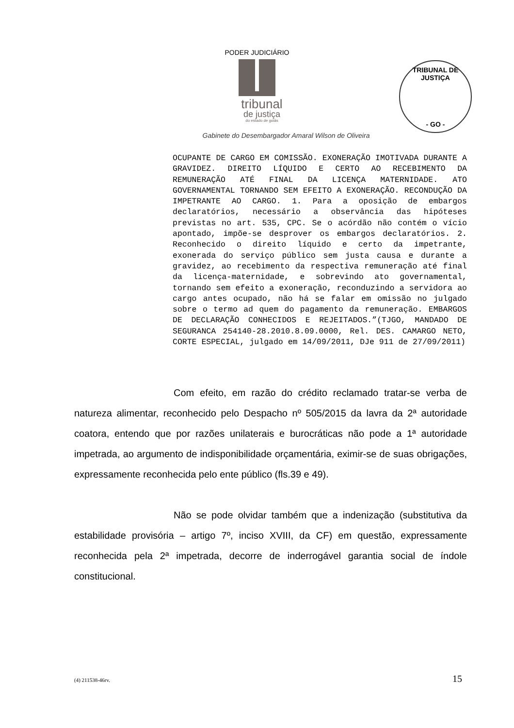PODER JUDICIÁRIO
tribunal
de justiça
do estado de goiás
TRIBUNAL DE JUSTIÇA
- GO -
Gabinete do Desembargador Amaral Wilson de Oliveira
OCUPANTE DE CARGO EM COMISSÃO. EXONERAÇÃO IMOTIVADA DURANTE A GRAVIDEZ. DIREITO LÍQUIDO E CERTO AO RECEBIMENTO DA REMUNERAÇÃO ATÉ FINAL DA LICENÇA MATERNIDADE. ATO GOVERNAMENTAL TORNANDO SEM EFEITO A EXONERAÇÃO. RECONDUÇÃO DA IMPETRANTE AO CARGO. 1. Para a oposição de embargos declaratórios, necessário a observância das hipóteses previstas no art. 535, CPC. Se o acórdão não contém o vício apontado, impõe-se desprover os embargos declaratórios. 2. Reconhecido o direito líquido e certo da impetrante, exonerada do serviço público sem justa causa e durante a gravidez, ao recebimento da respectiva remuneração até final da licença-maternidade, e sobrevindo ato governamental, tornando sem efeito a exoneração, reconduzindo a servidora ao cargo antes ocupado, não há se falar em omissão no julgado sobre o termo ad quem do pagamento da remuneração. EMBARGOS DE DECLARAÇÃO CONHECIDOS E REJEITADOS.”(TJGO, MANDADO DE SEGURANCA 254140-28.2010.8.09.0000, Rel. DES. CAMARGO NETO, CORTE ESPECIAL, julgado em 14/09/2011, DJe 911 de 27/09/2011)
Com efeito, em razão do crédito reclamado tratar-se verba de natureza alimentar, reconhecido pelo Despacho nº 505/2015 da lavra da 2ª autoridade coatora, entendo que por razões unilaterais e burocráticas não pode a 1ª autoridade impetrada, ao argumento de indisponibilidade orçamentária, eximir-se de suas obrigações, expressamente reconhecida pelo ente público (fls.39 e 49).
Não se pode olvidar também que a indenização (substitutiva da estabilidade provisória – artigo 7º, inciso XVIII, da CF) em questão, expressamente reconhecida pela 2ª impetrada, decorre de inderrogável garantia social de índole constitucional.
(4) 211538-46rv. 15